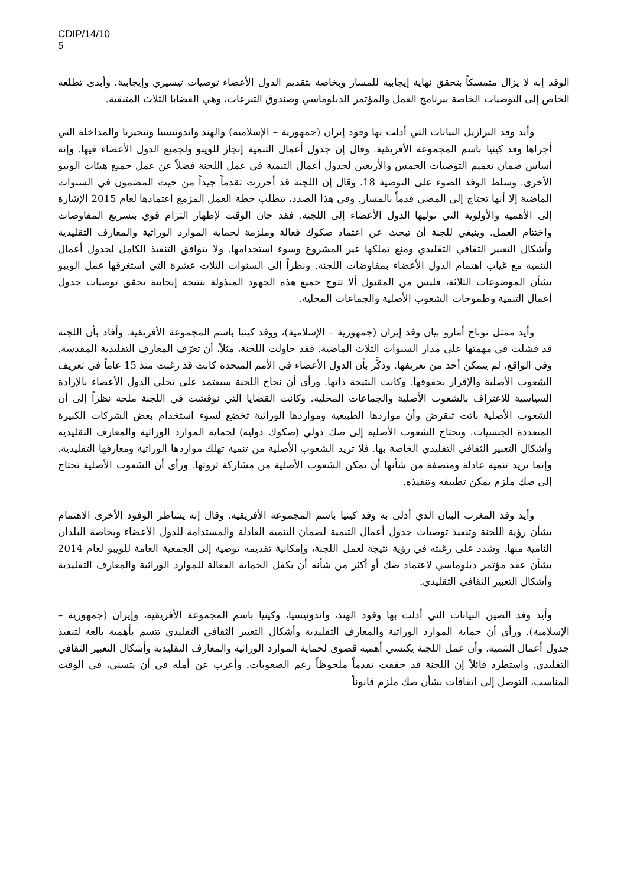CDIP/14/10
5
الوفد إنه لا يزال متمسكاً بتحقق نهاية إيجابية للمسار وبخاصة بتقديم الدول الأعضاء توصيات تيسيري وإيجابية. وأبدى تطلعه الخاص إلى التوصيات الخاصة ببرنامج العمل والمؤتمر الدبلوماسي وصندوق التبرعات، وهي القضايا الثلاث المتبقية.
وأيد وفد البرازيل البيانات التي أدلت بها وفود إيران (جمهورية – الإسلامية) والهند واندونيسيا ونيجيريا والمداخلة التي أجراها وفد كينيا باسم المجموعة الأفريقية. وقال إن جدول أعمال التنمية إنجاز للويبو ولجميع الدول الأعضاء فيها. وإنه أساس ضمان تعميم التوصيات الخمس والأربعين لجدول أعمال التنمية في عمل اللجنة فضلاً عن عمل جميع هيئات الويبو الأخرى. وسلط الوفد الضوء على التوصية 18. وقال إن اللجنة قد أحرزت تقدماً جيداً من حيث المضمون في السنوات الماضية إلا أنها تحتاج إلى المضي قدماً بالمسار. وفي هذا الصدد، تتطلب خطة العمل المزمع اعتمادها لعام 2015 الإشارة إلى الأهمية والأولوية التي توليها الدول الأعضاء إلى اللجنة. فقد حان الوقت لإظهار التزام قوي بتسريع المفاوضات واختتام العمل. وينبغي للجنة أن تبحث عن اعتماد صكوك فعالة وملزمة لحماية الموارد الوراثية والمعارف التقليدية وأشكال التعبير الثقافي التقليدي ومنع تملكها غير المشروع وسوء استخدامها. ولا يتوافق التنفيذ الكامل لجدول أعمال التنمية مع غياب اهتمام الدول الأعضاء بمفاوضات اللجنة. ونظراً إلى السنوات الثلاث عشرة التي استغرقها عمل الويبو بشأن الموضوعات الثلاثة، فليس من المقبول ألا تتوج جميع هذه الجهود المبذولة بنتيجة إيجابية تحقق توصيات جدول أعمال التنمية وطموحات الشعوب الأصلية والجماعات المحلية.
وأيد ممثل توباج أمارو بيان وفد إيران (جمهورية – الإسلامية)، ووفد كينيا باسم المجموعة الأفريقية. وأفاد بأن اللجنة قد فشلت في مهمتها على مدار السنوات الثلاث الماضية. فقد حاولت اللجنة، مثلاً، أن تعرّف المعارف التقليدية المقدسة. وفي الواقع، لم يتمكن أحد من تعريفها. وذكَّر بأن الدول الأعضاء في الأمم المتحدة كانت قد رغبت منذ 15 عاماً في تعريف الشعوب الأصلية والإقرار بحقوقها. وكانت النتيجة ذاتها. ورأى أن نجاح اللجنة سيعتمد على تحلي الدول الأعضاء بالإرادة السياسية للاعتراف بالشعوب الأصلية والجماعات المحلية. وكانت القضايا التي نوقشت في اللجنة ملحة نظراً إلى أن الشعوب الأصلية باتت تنقرض وأن مواردها الطبيعية ومواردها الوراثية تخضع لسوء استخدام بعض الشركات الكبيرة المتعددة الجنسيات. وتحتاج الشعوب الأصلية إلى صك دولي (صكوك دولية) لحماية الموارد الوراثية والمعارف التقليدية وأشكال التعبير الثقافي التقليدي الخاصة بها. فلا تريد الشعوب الأصلية من تنمية تهلك مواردها الوراثية ومعارفها التقليدية. وإنما تريد تنمية عادلة ومنصفة من شأنها أن تمكن الشعوب الأصلية من مشاركة ثروتها. ورأى أن الشعوب الأصلية تحتاج إلى صك ملزم يمكن تطبيقه وتنفيذه.
وأيد وفد المغرب البيان الذي أدلى به وفد كينيا باسم المجموعة الأفريقية. وقال إنه يشاطر الوفود الأخرى الاهتمام بشأن رؤية اللجنة وتنفيذ توصيات جدول أعمال التنمية لضمان التنمية العادلة والمستدامة للدول الأعضاء وبخاصة البلدان النامية منها. وشدد على رغبته في رؤية نتيجة لعمل اللجنة، وإمكانية تقديمه توصية إلى الجمعية العامة للويبو لعام 2014 بشأن عقد مؤتمر دبلوماسي لاعتماد صك أو أكثر من شأنه أن يكفل الحماية الفعالة للموارد الوراثية والمعارف التقليدية وأشكال التعبير الثقافي التقليدي.
وأيد وفد الصين البيانات التي أدلت بها وفود الهند، واندونيسيا، وكينيا باسم المجموعة الأفريقية، وإيران (جمهورية – الإسلامية). ورأى أن حماية الموارد الوراثية والمعارف التقليدية وأشكال التعبير الثقافي التقليدي تتسم بأهمية بالغة لتنفيذ جدول أعمال التنمية، وأن عمل اللجنة يكتسي أهمية قصوى لحماية الموارد الوراثية والمعارف التقليدية وأشكال التعبير الثقافي التقليدي. واستطرد قائلاً إن اللجنة قد حققت تقدماً ملحوظاً رغم الصعوبات. وأعرب عن أمله في أن يتسنى، في الوقت المناسب، التوصل إلى اتفاقات بشأن صك ملزم قانوناً